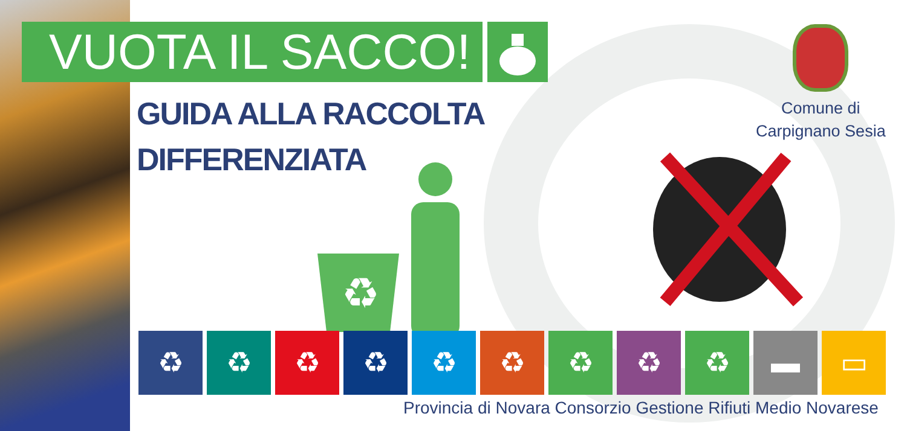VUOTA IL SACCO!
GUIDA ALLA RACCOLTA
DIFFERENZIATA
♻
Comune di
Carpignano Sesia
♻ ♻ ♻ ♻ ♻ ♻ ♻ ♻ ♻ ▬ ▭
Provincia di Novara Consorzio Gestione Rifiuti Medio Novarese